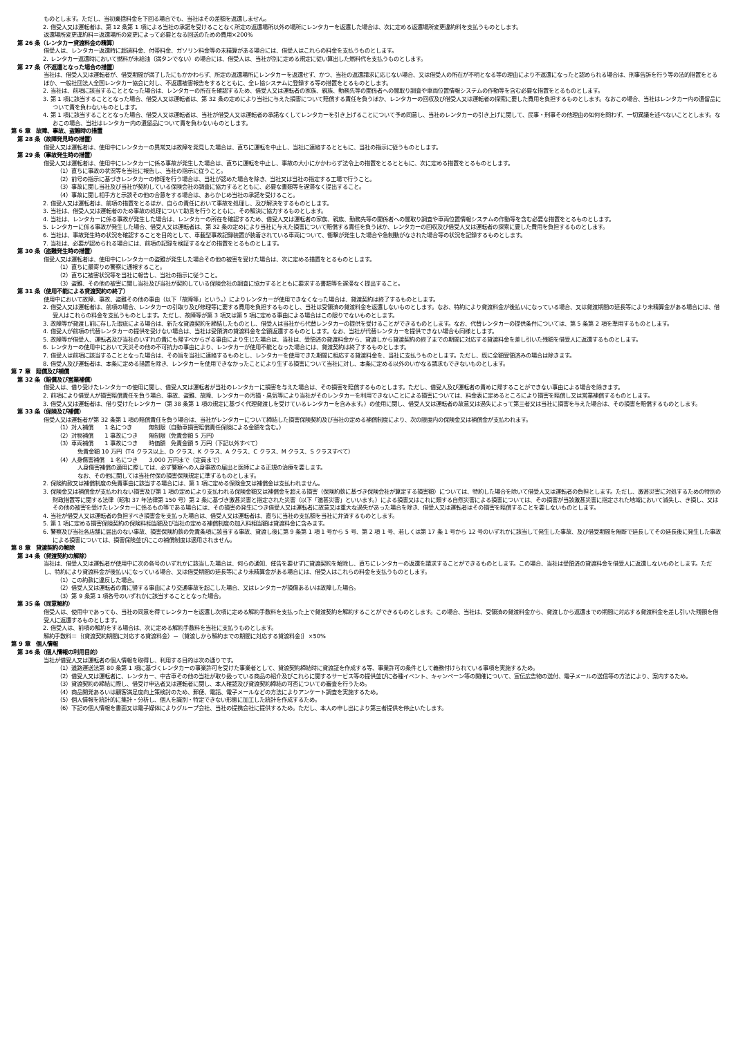ものとします。ただし、当初乗捨料金を下回る場合でも、当社はその差額を返還しません。
2. 借受人又は運転者は、第 12 条第 1 項による当社の承諾を受けることなく所定の返還場所以外の場所にレンタカーを返還した場合は、次に定める返還場所変更違約料を支払うものとします。
返還場所変更違約料＝返還場所の変更によって必要となる回送のための費用×200%
第 26 条（レンタカー貸渡料金の精算）
借受人は、レンタカー返還時に超過料金、付帯料金、ガソリン料金等の未精算がある場合には、借受人はこれらの料金を支払うものとします。
2. レンタカー返還時において燃料が未給油（満タンでない）の場合には、借受人は、当社が別に定める規定に従い算出した燃料代を支払うものとします。
第 27 条（不返還となった場合の措置）
当社は、借受人又は運転者が、借受期間が満了したにもかかわらず、所定の返還場所にレンタカーを返還せず、かつ、当社の返還請求に応じない場合、又は借受人の所在が不明となる等の理由により不返還になったと認められる場合は、刑事告訴を行う等の法的措置をとるほか、一般社団法人全国レンタカー協会に対し、不返還被害報告をするとともに、全レ協システムに登録する等の措置をとるものとします。
2. 当社は、前項に該当することとなった場合は、レンタカーの所在を確認するため、借受人又は運転者の家族、親族、勤務先等の関係者への聞取り調査や車両位置情報システムの作動等を含む必要な措置をとるものとします。
3. 第 1 項に該当することとなった場合、借受人又は運転者は、第 32 条の定めにより当社に与えた損害について賠償する責任を負うほか、レンタカーの回収及び借受人又は運転者の探索に要した費用を負担するものとします。なおこの場合、当社はレンタカー内の遺留品について責を負わないものとします。
4. 第 1 項に該当することとなった場合、借受人又は運転者は、当社が借受人又は運転者の承諾なくしてレンタカーを引き上げることについて予め同意し、当社のレンタカーの引き上げに関して、民事・刑事その他理由の如何を問わず、一切異議を述べないこととします。なおこの場合、当社はレンタカー内の遺留品について責を負わないものとします。
第 6 章　故障、事故、盗難時の措置
第 28 条（故障発見時の措置）
借受人又は運転者は、使用中にレンタカーの異常又は故障を発見した場合は、直ちに運転を中止し、当社に連絡するとともに、当社の指示に従うものとします。
第 29 条（事故発生時の措置）
借受人又は運転者は、使用中にレンタカーに係る事故が発生した場合は、直ちに運転を中止し、事故の大小にかかわらず法令上の措置をとるとともに、次に定める措置をとるものとします。
（1）直ちに事故の状況等を当社に報告し、当社の指示に従うこと。
（2）前号の指示に基づきレンタカーの修理を行う場合は、当社が認めた場合を除き、当社又は当社の指定する工場で行うこと。
（3）事故に関し当社及び当社が契約している保険会社の調査に協力するとともに、必要な書類等を遅滞なく提出すること。
（4）事故に関し相手方と示談その他の合意をする場合は、あらかじめ当社の承諾を受けること。
2. 借受人又は運転者は、前項の措置をとるほか、自らの責任において事故を処理し、及び解決をするものとします。
3. 当社は、借受人又は運転者のため事故の処理について助言を行うとともに、その解決に協力するものとします。
4. 当社は、レンタカーに係る事故が発生した場合は、レンタカーの所在を確認するため、借受人又は運転者の家族、親族、勤務先等の関係者への聞取り調査や車両位置情報システムの作動等を含む必要な措置をとるものとします。
5. レンタカーに係る事故が発生した場合、借受人又は運転者は、第 32 条の定めにより当社に与えた損害について賠償する責任を負うほか、レンタカーの回収及び借受人又は運転者の探索に要した費用を負担するものとします。
6. 当社は、事故発生時の状況を確認することを目的として、車載型事故記録装置が装着されている車両について、衝撃が発生した場合や急制動がなされた場合等の状況を記録するものとします。
7. 当社は、必要が認められる場合には、前項の記録を検証するなどの措置をとるものとします。
第 30 条（盗難発生時の措置）
借受人又は運転者は、使用中にレンタカーの盗難が発生した場合その他の被害を受けた場合は、次に定める措置をとるものとします。
（1）直ちに最寄りの警察に通報すること。
（2）直ちに被害状況等を当社に報告し、当社の指示に従うこと。
（3）盗難、その他の被害に関し当社及び当社が契約している保険会社の調査に協力するとともに要求する書類等を遅滞なく提出すること。
第 31 条（使用不能による貸渡契約の終了）
使用中において故障、事故、盗難その他の事由（以下「故障等」という。）によりレンタカーが使用できなくなった場合は、貸渡契約は終了するものとします。
2. 借受人又は運転者は、前項の場合、レンタカーの引取り及び修理等に要する費用を負担するものとし、当社は受領済の貸渡料金を返還しないものとします。なお、特約により貸渡料金が後払いになっている場合、又は貸渡期間の延長等により未精算金がある場合には、借受人はこれらの料金を支払うものとします。ただし、故障等が第 3 項又は第 5 項に定める事由による場合はこの限りでないものとします。
3. 故障等が貸渡し前に存した瑕疵による場合は、新たな貸渡契約を締結したものとし、借受人は当社から代替レンタカーの提供を受けることができるものとします。なお、代替レンタカーの提供条件については、第 5 条第 2 項を準用するものとします。
4. 借受人が前項の代替レンタカーの提供を受けない場合は、当社は受領済の貸渡料金を全額返還するものとします。なお、当社が代替レンタカーを提供できない場合も同様とします。
5. 故障等が借受人、運転者及び当社のいずれの責にも帰すべからざる事由により生じた場合は、当社は、受領済の貸渡料金から、貸渡しから貸渡契約の終了までの期間に対応する貸渡料金を差し引いた残額を借受人に返還するものとします。
6. レンタカーの使用中において天災その他の不可抗力の事由により、レンタカーが使用不能となった場合には、貸渡契約は終了するものとします。
7. 借受人は前項に該当することとなった場合は、その旨を当社に連絡するものとし、レンタカーを使用できた期間に相応する貸渡料金を、当社に支払うものとします。ただし、既に全額受領済みの場合は除きます。
8. 借受人及び運転者は、本条に定める措置を除き、レンタカーを使用できなかったことにより生ずる損害について当社に対し、本条に定める以外のいかなる請求もできないものとします。
第 7 章　賠償及び補償
第 32 条（賠償及び営業補償）
借受人は、借り受けたレンタカーの使用に関し、借受人又は運転者が当社のレンタカーに損害を与えた場合は、その損害を賠償するものとします。ただし、借受人及び運転者の責めに帰することができない事由による場合を除きます。
2. 前項により借受人が損害賠償責任を負う場合、事故、盗難、故障、レンタカーの汚損・臭気等により当社がそのレンタカーを利用できないことによる損害については、料金表に定めるところにより損害を賠償し又は営業補償するものとします。
3. 借受人又は運転者は、借り受けたレンタカー（第 38 条第 1 項の規定に基づく代理貸渡しを受けているレンタカーを含みます。）の使用に関し、借受人又は運転者の故意又は過失によって第三者又は当社に損害を与えた場合は、その損害を賠償するものとします。
第 33 条（保険及び補償）
借受人又は運転者が第 32 条第 1 項の賠償責任を負う場合は、当社がレンタカーについて締結した損害保険契約及び当社の定める補償制度により、次の限度内の保険金又は補償金が支払われます。
（1）対人補償　　1 名につき　　　無制限（自動車損害賠償責任保険による金額を含む。）
（2）対物補償　　1 事故につき　　無制限（免責金額 5 万円）
（3）車両補償　　1 事故につき　　時価額　免責金額 5 万円（下記以外すべて）
免責金額 10 万円（T4 クラス以上、D クラス、K クラス、A クラス、C クラス、M クラス、S クラスすべて）
（4）人身傷害補償　1 名につき　　3,000 万円まで（定員まで）
人身傷害補償の適用に際しては、必ず警察への人身事故の届出と医師による正規の治療を要します。
なお、その他に関しては当社付保の損害保険規定に準ずるものとします。
2. 保険約款又は補償制度の免責事由に該当する場合には、第 1 項に定める保険金又は補償金は支払われません。
3. 保険金又は補償金が支払われない損害及び第 1 項の定めにより支払われる保険金額又は補償金を超える損害（保険約款に基づき保険会社が算定する損害額）については、特約した場合を除いて借受人又は運転者の負担とします。ただし、激甚災害に対処するための特別の財政措置等に関する法律（昭和 37 年法律第 150 号）第 2 条に基づき激甚災害と指定された災害（以下「激甚災害」といいます。）による損害又はこれに類する自然災害による損害については、その損害が当該激甚災害に指定された地域において滅失し、き損し、又はその他の被害を受けたレンタカーに係るもの等である場合には、その損害の発生につき借受人又は運転者に故意又は重大な過失があった場合を除き、借受人又は運転者はその損害を賠償することを要しないものとします。
4. 当社が借受人又は運転者の負担すべき損害金を支払った場合は、借受人又は運転者は、直ちに当社の支払額を当社に弁済するものとします。
5. 第 1 項に定める損害保険契約の保険料相当額及び当社の定める補償制度の加入料相当額は貸渡料金に含みます。
6. 警察及び当社各店舗に届出のない事故、損害保険約款の免責条項に該当する事故、貸渡し後に第 9 条第 1 項 1 号から 5 号、第 2 項 1 号、若しくは第 17 条 1 号から 12 号のいずれかに該当して発生した事故、及び借受期間を無断で延長してその延長後に発生した事故による損害については、損害保険並びにこの補償制度は適用されません。
第 8 章　貸渡契約の解除
第 34 条（貸渡契約の解除）
当社は、借受人又は運転者が使用中に次の各号のいずれかに該当した場合は、何らの通知、催告を要せずに貸渡契約を解除し、直ちにレンタカーの返還を請求することができるものとします。この場合、当社は受領済の貸渡料金を借受人に返還しないものとします。ただし、特約により貸渡料金が後払いになっている場合、又は借受期間の延長等により未精算金がある場合には、借受人はこれらの料金を支払うものとします。
（1）この約款に違反した場合。
（2）借受人又は運転者の責に帰する事由により交通事故を起こした場合、又はレンタカーが損傷あるいは故障した場合。
（3）第 9 条第 1 項各号のいずれかに該当することとなった場合。
第 35 条（同意解約）
借受人は、使用中であっても、当社の同意を得てレンタカーを返還し次項に定める解約手数料を支払った上で貸渡契約を解約することができるものとします。この場合、当社は、受領済の貸渡料金から、貸渡しから返還までの期間に対応する貸渡料金を差し引いた残額を借受人に返還するものとします。
2. 借受人は、前項の解約をする場合は、次に定める解約手数料を当社に支払うものとします。
解約手数料＝｛(貸渡契約期間に対応する貸渡料金）－（貸渡しから解約までの期間に対応する貸渡料金)｝×50%
第 9 章　個人情報
第 36 条（個人情報の利用目的）
当社が借受人又は運転者の個人情報を取得し、利用する目的は次の通りです。
（1）道路運送法第 80 条第 1 項に基づくレンタカーの事業許可を受けた事業者として、貸渡契約締結時に貸渡証を作成する等、事業許可の条件として義務付けられている事項を実施するため。
（2）借受人又は運転者に、レンタカー、中古車その他の当社が取り扱っている商品の紹介及びこれらに関するサービス等の提供並びに各種イベント、キャンペーン等の開催について、宣伝広告物の送付、電子メールの送信等の方法により、案内するため。
（3）貸渡契約の締結に際し、借受け申込者又は運転者に関し、本人確認及び貸渡契約締結の可否についての審査を行うため。
（4）商品開発あるいは顧客満足度向上策検討のため、郵便、電話、電子メールなどの方法によりアンケート調査を実施するため。
（5）個人情報を統計的に集計・分析し、個人を識別・特定できない形態に加工した統計を作成するため。
（6）下記の個人情報を書面又は電子媒体によりグループ会社、当社の提携会社に提供するため。ただし、本人の申し出により第三者提供を停止いたします。